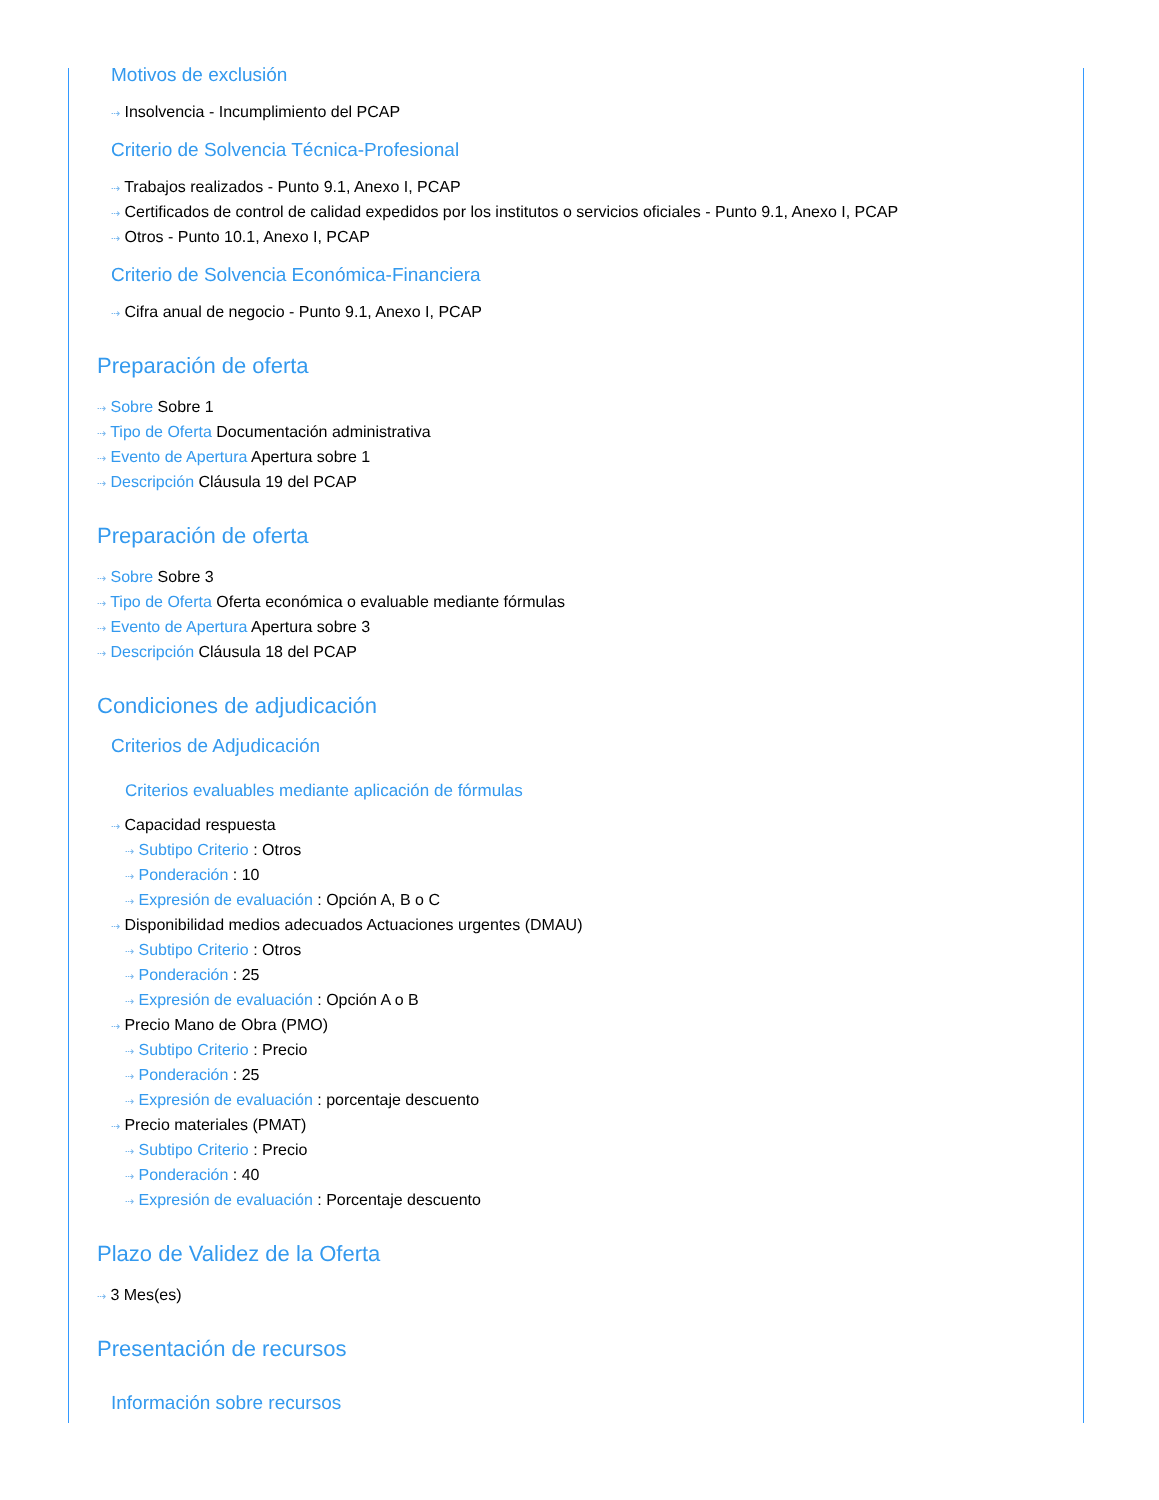Motivos de exclusión
⇢ Insolvencia - Incumplimiento del PCAP
Criterio de Solvencia Técnica-Profesional
⇢ Trabajos realizados - Punto 9.1, Anexo I, PCAP
⇢ Certificados de control de calidad expedidos por los institutos o servicios oficiales - Punto 9.1, Anexo I, PCAP
⇢ Otros - Punto 10.1, Anexo I, PCAP
Criterio de Solvencia Económica-Financiera
⇢ Cifra anual de negocio - Punto 9.1, Anexo I, PCAP
Preparación de oferta
⇢ Sobre Sobre 1
⇢ Tipo de Oferta Documentación administrativa
⇢ Evento de Apertura Apertura sobre 1
⇢ Descripción Cláusula 19 del PCAP
Preparación de oferta
⇢ Sobre Sobre 3
⇢ Tipo de Oferta Oferta económica o evaluable mediante fórmulas
⇢ Evento de Apertura Apertura sobre 3
⇢ Descripción Cláusula 18 del PCAP
Condiciones de adjudicación
Criterios de Adjudicación
Criterios evaluables mediante aplicación de fórmulas
⇢ Capacidad respuesta
⇢ Subtipo Criterio : Otros
⇢ Ponderación : 10
⇢ Expresión de evaluación : Opción A, B o C
⇢ Disponibilidad medios adecuados Actuaciones urgentes (DMAU)
⇢ Subtipo Criterio : Otros
⇢ Ponderación : 25
⇢ Expresión de evaluación : Opción A o B
⇢ Precio Mano de Obra (PMO)
⇢ Subtipo Criterio : Precio
⇢ Ponderación : 25
⇢ Expresión de evaluación : porcentaje descuento
⇢ Precio materiales (PMAT)
⇢ Subtipo Criterio : Precio
⇢ Ponderación : 40
⇢ Expresión de evaluación : Porcentaje descuento
Plazo de Validez de la Oferta
⇢ 3 Mes(es)
Presentación de recursos
Información sobre recursos